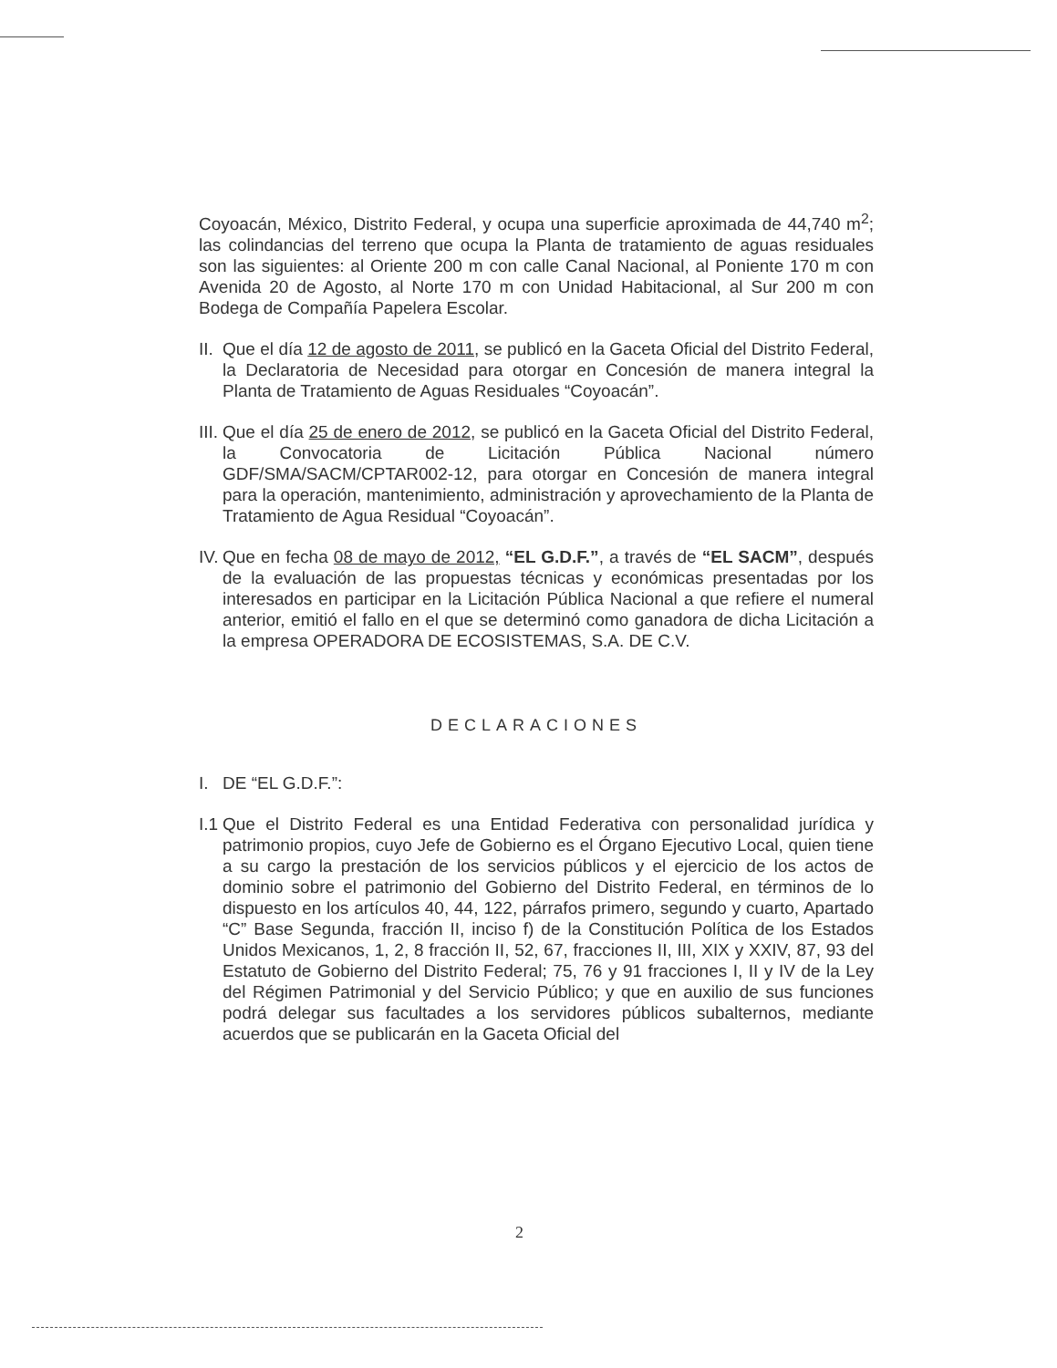Coyoacán, México, Distrito Federal, y ocupa una superficie aproximada de 44,740 m<sup>2</sup>; las colindancias del terreno que ocupa la Planta de tratamiento de aguas residuales son las siguientes: al Oriente 200 m con calle Canal Nacional, al Poniente 170 m con Avenida 20 de Agosto, al Norte 170 m con Unidad Habitacional, al Sur 200 m con Bodega de Compañía Papelera Escolar.
II.
Que el día 12 de agosto de 2011, se publicó en la Gaceta Oficial del Distrito Federal, la Declaratoria de Necesidad para otorgar en Concesión de manera integral la Planta de Tratamiento de Aguas Residuales “Coyoacán”.
III.
Que el día 25 de enero de 2012, se publicó en la Gaceta Oficial del Distrito Federal, la Convocatoria de Licitación Pública Nacional número GDF/SMA/SACM/CPTAR002-12, para otorgar en Concesión de manera integral para la operación, mantenimiento, administración y aprovechamiento de la Planta de Tratamiento de Agua Residual “Coyoacán”.
IV.
Que en fecha 08 de mayo de 2012, “EL G.D.F.”, a través de “EL SACM”, después de la evaluación de las propuestas técnicas y económicas presentadas por los interesados en participar en la Licitación Pública Nacional a que refiere el numeral anterior, emitió el fallo en el que se determinó como ganadora de dicha Licitación a la empresa OPERADORA DE ECOSISTEMAS, S.A. DE C.V.
DECLARACIONES
I. DE “EL G.D.F.”:
I.1
Que el Distrito Federal es una Entidad Federativa con personalidad jurídica y patrimonio propios, cuyo Jefe de Gobierno es el Órgano Ejecutivo Local, quien tiene a su cargo la prestación de los servicios públicos y el ejercicio de los actos de dominio sobre el patrimonio del Gobierno del Distrito Federal, en términos de lo dispuesto en los artículos 40, 44, 122, párrafos primero, segundo y cuarto, Apartado “C” Base Segunda, fracción II, inciso f) de la Constitución Política de los Estados Unidos Mexicanos, 1, 2, 8 fracción II, 52, 67, fracciones II, III, XIX y XXIV, 87, 93 del Estatuto de Gobierno del Distrito Federal; 75, 76 y 91 fracciones I, II y IV de la Ley del Régimen Patrimonial y del Servicio Público; y que en auxilio de sus funciones podrá delegar sus facultades a los servidores públicos subalternos, mediante acuerdos que se publicarán en la Gaceta Oficial del
2